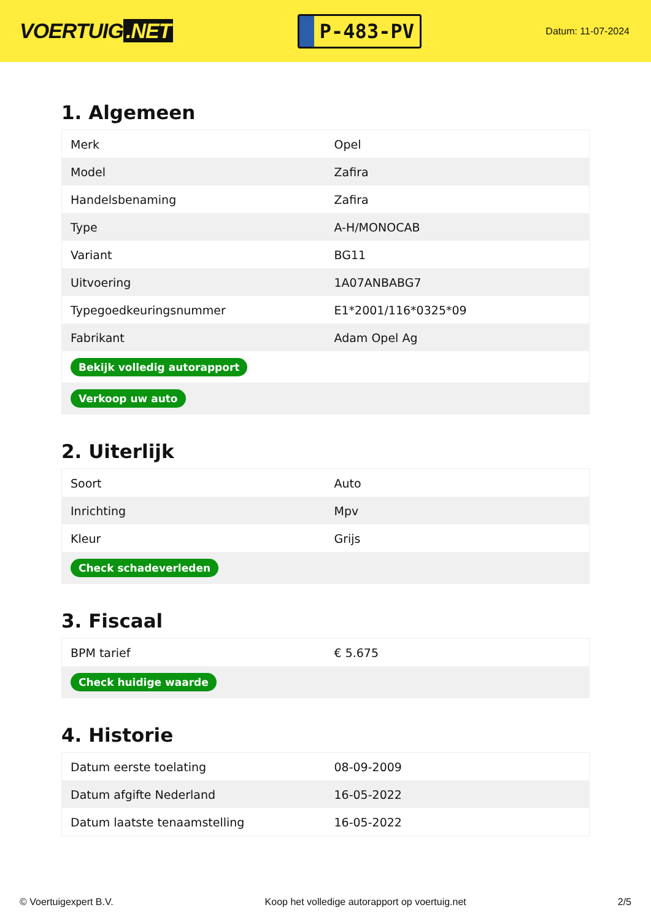VOERTUIG.NET
P-483-PV
Datum: 11-07-2024
1. Algemeen
| Merk | Opel |
| Model | Zafira |
| Handelsbenaming | Zafira |
| Type | A-H/MONOCAB |
| Variant | BG11 |
| Uitvoering | 1A07ANBABG7 |
| Typegoedkeuringsnummer | E1*2001/116*0325*09 |
| Fabrikant | Adam Opel Ag |
| Bekijk volledig autorapport | |
| Verkoop uw auto | |
2. Uiterlijk
| Soort | Auto |
| Inrichting | Mpv |
| Kleur | Grijs |
| Check schadeverleden | |
3. Fiscaal
| BPM tarief | € 5.675 |
| Check huidige waarde | |
4. Historie
| Datum eerste toelating | 08-09-2009 |
| Datum afgifte Nederland | 16-05-2022 |
| Datum laatste tenaamstelling | 16-05-2022 |
© Voertuigexpert B.V. Koop het volledige autorapport op voertuig.net 2/5